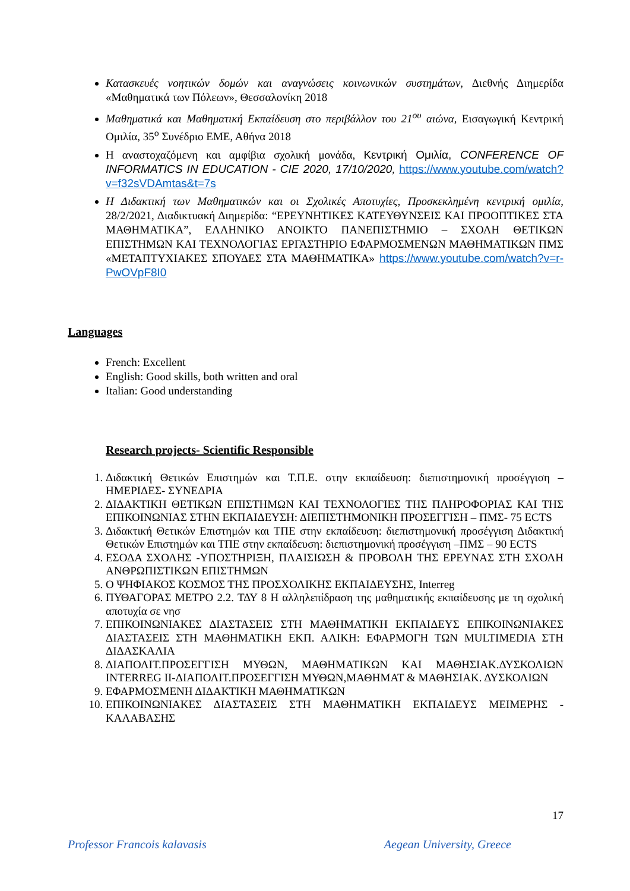Κατασκευές νοητικών δομών και αναγνώσεις κοινωνικών συστημάτων, Διεθνής Διημερίδα «Μαθηματικά των Πόλεων», Θεσσαλονίκη 2018
Μαθηματικά και Μαθηματική Εκπαίδευση στο περιβάλλον του 21<sup>ου</sup> αιώνα, Εισαγωγική Κεντρική Ομιλία, 35<sup>ο</sup> Συνέδριο ΕΜΕ, Αθήνα 2018
Η αναστοχαζόμενη και αμφίβια σχολική μονάδα, Κεντρική Ομιλία, CONFERENCE OF INFORMATICS IN EDUCATION - CIE 2020, 17/10/2020, https://www.youtube.com/watch?v=f32sVDAmtas&t=7s
Η Διδακτική των Μαθηματικών και οι Σχολικές Αποτυχίες, Προσκεκλημένη κεντρική ομιλία, 28/2/2021, Διαδικτυακή Διημερίδα: “ΕΡΕΥΝΗΤΙΚΕΣ ΚΑΤΕΥΘΥΝΣΕΙΣ ΚΑΙ ΠΡΟΟΠΤΙΚΕΣ ΣΤΑ ΜΑΘΗΜΑΤΙΚΑ”, ΕΛΛΗΝΙΚΟ ΑΝΟΙΚΤΟ ΠΑΝΕΠΙΣΤΗΜΙΟ – ΣΧΟΛΗ ΘΕΤΙΚΩΝ ΕΠΙΣΤΗΜΩΝ ΚΑΙ ΤΕΧΝΟΛΟΓΙΑΣ ΕΡΓΑΣΤΗΡΙΟ ΕΦΑΡΜΟΣΜΕΝΩΝ ΜΑΘΗΜΑΤΙΚΩΝ ΠΜΣ «ΜΕΤΑΠΤΥΧΙΑΚΕΣ ΣΠΟΥΔΕΣ ΣΤΑ ΜΑΘΗΜΑΤΙΚΑ» https://www.youtube.com/watch?v=r-PwOVpF8I0
Languages
French: Excellent
English: Good skills, both written and oral
Italian: Good understanding
Research projects- Scientific Responsible
1. Διδακτική Θετικών Επιστημών και Τ.Π.Ε. στην εκπαίδευση: διεπιστημονική προσέγγιση – ΗΜΕΡΙΔΕΣ- ΣΥΝΕΔΡΙΑ
2. ΔΙΔΑΚΤΙΚΗ ΘΕΤΙΚΩΝ ΕΠΙΣΤΗΜΩΝ ΚΑΙ ΤΕΧΝΟΛΟΓΙΕΣ ΤΗΣ ΠΛΗΡΟΦΟΡΙΑΣ ΚΑΙ ΤΗΣ ΕΠΙΚΟΙΝΩΝΙΑΣ ΣΤΗΝ ΕΚΠΑΙΔΕΥΣΗ: ΔΙΕΠΙΣΤΗΜΟΝΙΚΗ ΠΡΟΣΕΓΓΙΣΗ – ΠΜΣ- 75 ECTS
3. Διδακτική Θετικών Επιστημών και ΤΠΕ στην εκπαίδευση: διεπιστημονική προσέγγιση Διδακτική Θετικών Επιστημών και ΤΠΕ στην εκπαίδευση: διεπιστημονική προσέγγιση –ΠΜΣ – 90 ECTS
4. ΕΣΟΔΑ ΣΧΟΛΗΣ -ΥΠΟΣΤΗΡΙΞΗ, ΠΛΑΙΣΙΩΣΗ & ΠΡΟΒΟΛΗ ΤΗΣ ΕΡΕΥΝΑΣ ΣΤΗ ΣΧΟΛΗ ΑΝΘΡΩΠΙΣΤΙΚΩΝ ΕΠΙΣΤΗΜΩΝ
5. Ο ΨΗΦΙΑΚΟΣ ΚΟΣΜΟΣ ΤΗΣ ΠΡΟΣΧΟΛΙΚΗΣ ΕΚΠΑΙΔΕΥΣΗΣ, Interreg
6. ΠΥΘΑΓΟΡΑΣ ΜΕΤΡΟ 2.2. ΤΔΥ 8 Η αλληλεπίδραση της μαθηματικής εκπαίδευσης με τη σχολική αποτυχία σε νησ
7. ΕΠΙΚΟΙΝΩΝΙΑΚΕΣ ΔΙΑΣΤΑΣΕΙΣ ΣΤΗ ΜΑΘΗΜΑΤΙΚΗ ΕΚΠΑΙΔΕΥΣ ΕΠΙΚΟΙΝΩΝΙΑΚΕΣ ΔΙΑΣΤΑΣΕΙΣ ΣΤΗ ΜΑΘΗΜΑΤΙΚΗ ΕΚΠ. ΑΛΙΚΗ: ΕΦΑΡΜΟΓΗ ΤΩΝ MULTIMEDIA ΣΤΗ ΔΙΔΑΣΚΑΛΙΑ
8. ΔΙΑΠΟΛΙΤ.ΠΡΟΣΕΓΓΙΣΗ ΜΥΘΩΝ, ΜΑΘΗΜΑΤΙΚΩΝ ΚΑΙ ΜΑΘΗΣΙΑΚ.ΔΥΣΚΟΛΙΩΝ INTERREG ΙΙ-ΔΙΑΠΟΛΙΤ.ΠΡΟΣΕΓΓΙΣΗ ΜΥΘΩΝ,ΜΑΘΗΜΑΤ & ΜΑΘΗΣΙΑΚ. ΔΥΣΚΟΛΙΩΝ
9. ΕΦΑΡΜΟΣΜΕΝΗ ΔΙΔΑΚΤΙΚΗ ΜΑΘΗΜΑΤΙΚΩΝ
10. ΕΠΙΚΟΙΝΩΝΙΑΚΕΣ ΔΙΑΣΤΑΣΕΙΣ ΣΤΗ ΜΑΘΗΜΑΤΙΚΗ ΕΚΠΑΙΔΕΥΣ ΜΕΙΜΕΡΗΣ - ΚΑΛΑΒΑΣΗΣ
17
Professor Francois kalavasis Aegean University, Greece